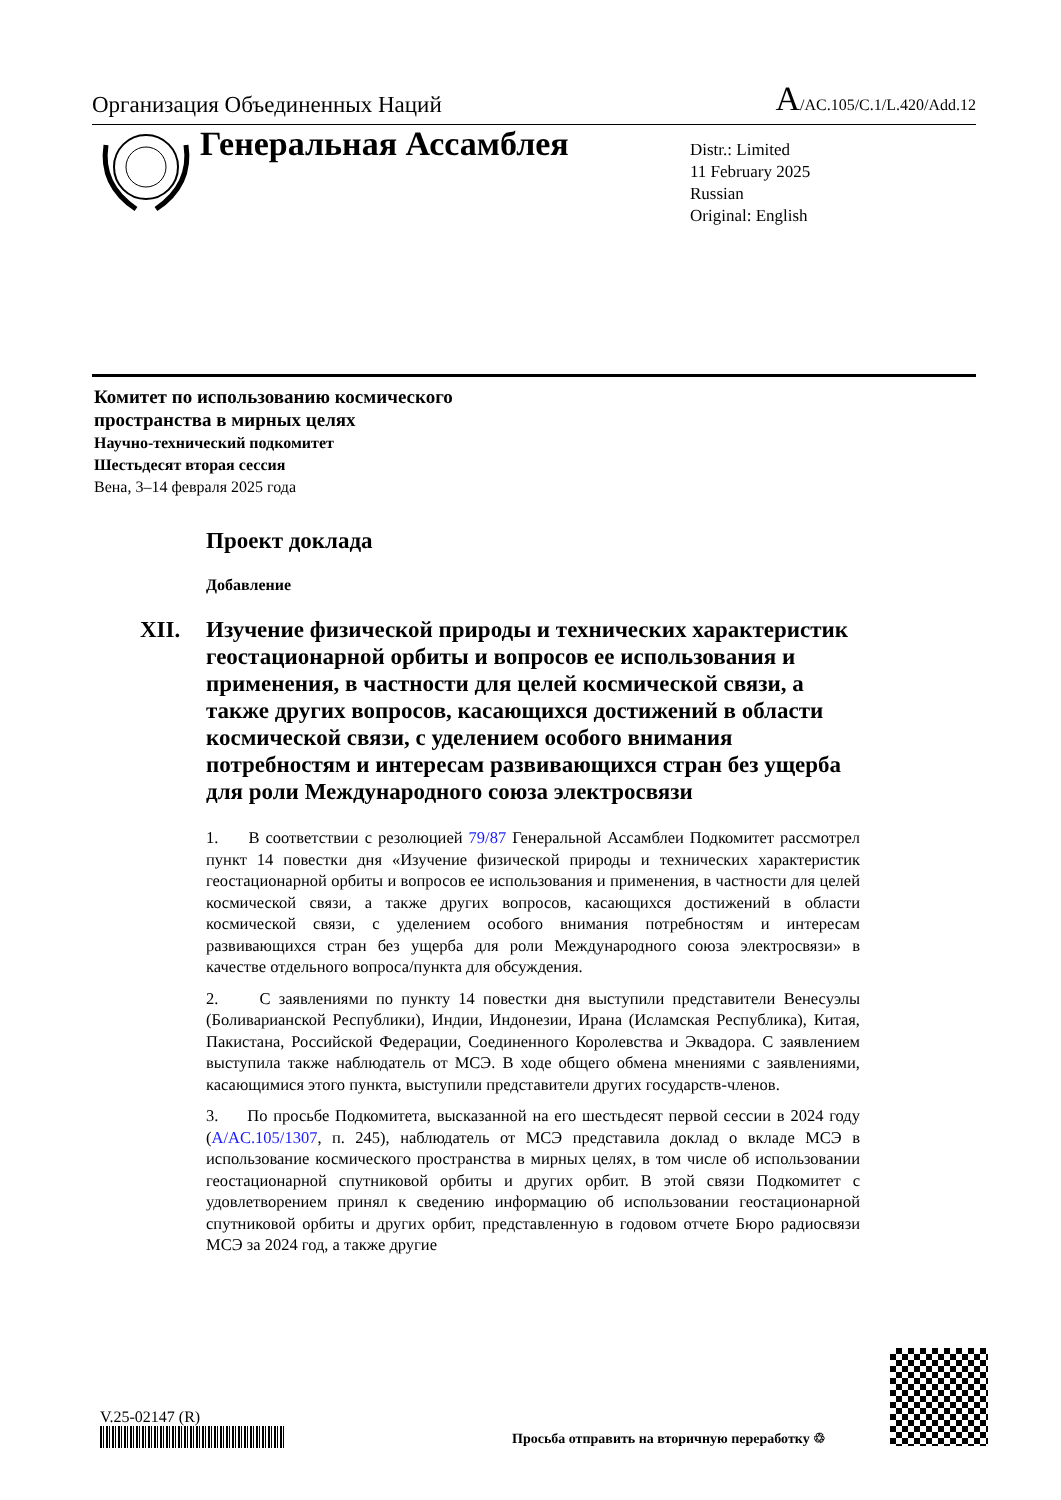Организация Объединенных Наций
A/AC.105/C.1/L.420/Add.12
Генеральная Ассамблея
Distr.: Limited
11 February 2025
Russian
Original: English
Комитет по использованию космического
пространства в мирных целях
Научно-технический подкомитет
Шестьдесят вторая сессия
Вена, 3–14 февраля 2025 года
Проект доклада
Добавление
XII. Изучение физической природы и технических характеристик геостационарной орбиты и вопросов ее использования и применения, в частности для целей космической связи, а также других вопросов, касающихся достижений в области космической связи, с уделением особого внимания потребностям и интересам развивающихся стран без ущерба для роли Международного союза электросвязи
1. В соответствии с резолюцией 79/87 Генеральной Ассамблеи Подкомитет рассмотрел пункт 14 повестки дня «Изучение физической природы и технических характеристик геостационарной орбиты и вопросов ее использования и применения, в частности для целей космической связи, а также других вопросов, касающихся достижений в области космической связи, с уделением особого внимания потребностям и интересам развивающихся стран без ущерба для роли Международного союза электросвязи» в качестве отдельного вопроса/пункта для обсуждения.
2. С заявлениями по пункту 14 повестки дня выступили представители Венесуэлы (Боливарианской Республики), Индии, Индонезии, Ирана (Исламская Республика), Китая, Пакистана, Российской Федерации, Соединенного Королевства и Эквадора. С заявлением выступила также наблюдатель от МСЭ. В ходе общего обмена мнениями с заявлениями, касающимися этого пункта, выступили представители других государств-членов.
3. По просьбе Подкомитета, высказанной на его шестьдесят первой сессии в 2024 году (A/AC.105/1307, п. 245), наблюдатель от МСЭ представила доклад о вкладе МСЭ в использование космического пространства в мирных целях, в том числе об использовании геостационарной спутниковой орбиты и других орбит. В этой связи Подкомитет с удовлетворением принял к сведению информацию об использовании геостационарной спутниковой орбиты и других орбит, представленную в годовом отчете Бюро радиосвязи МСЭ за 2024 год, а также другие
V.25-02147 (R)
Просьба отправить на вторичную переработку ♲